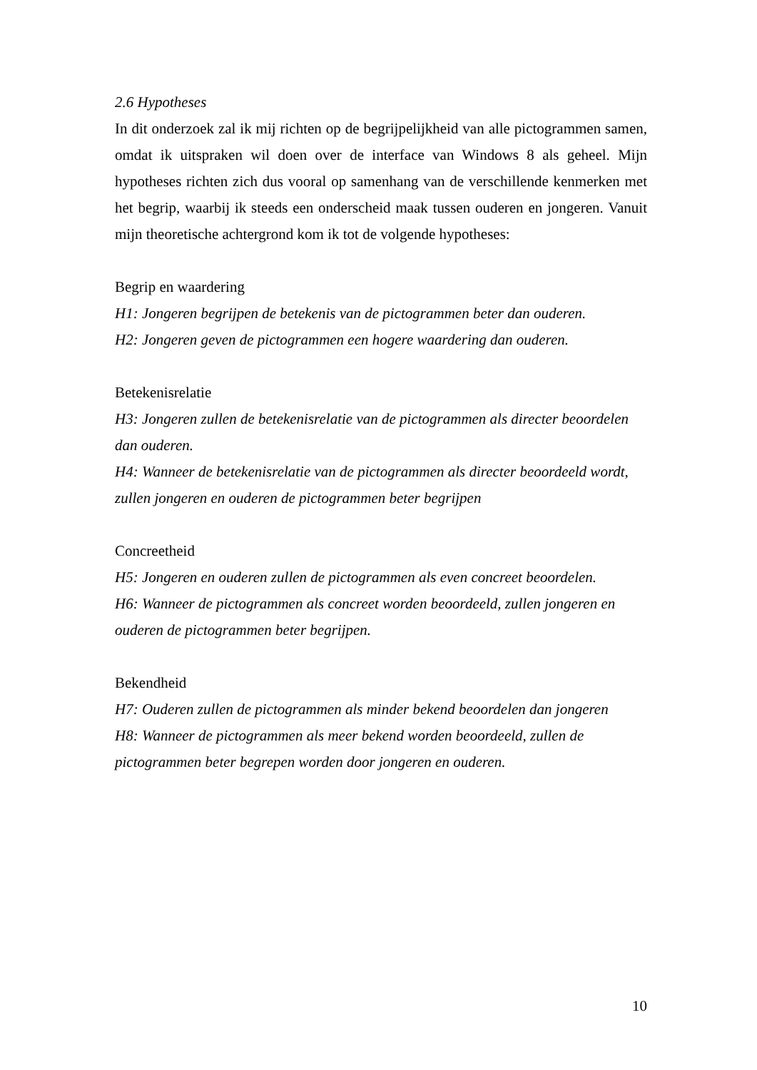2.6 Hypotheses
In dit onderzoek zal ik mij richten op de begrijpelijkheid van alle pictogrammen samen, omdat ik uitspraken wil doen over de interface van Windows 8 als geheel. Mijn hypotheses richten zich dus vooral op samenhang van de verschillende kenmerken met het begrip, waarbij ik steeds een onderscheid maak tussen ouderen en jongeren. Vanuit mijn theoretische achtergrond kom ik tot de volgende hypotheses:
Begrip en waardering
H1: Jongeren begrijpen de betekenis van de pictogrammen beter dan ouderen.
H2: Jongeren geven de pictogrammen een hogere waardering dan ouderen.
Betekenisrelatie
H3: Jongeren zullen de betekenisrelatie van de pictogrammen als directer beoordelen dan ouderen.
H4: Wanneer de betekenisrelatie van de pictogrammen als directer beoordeeld wordt, zullen jongeren en ouderen de pictogrammen beter begrijpen
Concreetheid
H5: Jongeren en ouderen zullen de pictogrammen als even concreet beoordelen.
H6: Wanneer de pictogrammen als concreet worden beoordeeld, zullen jongeren en ouderen de pictogrammen beter begrijpen.
Bekendheid
H7: Ouderen zullen de pictogrammen als minder bekend beoordelen dan jongeren
H8: Wanneer de pictogrammen als meer bekend worden beoordeeld, zullen de pictogrammen beter begrepen worden door jongeren en ouderen.
10